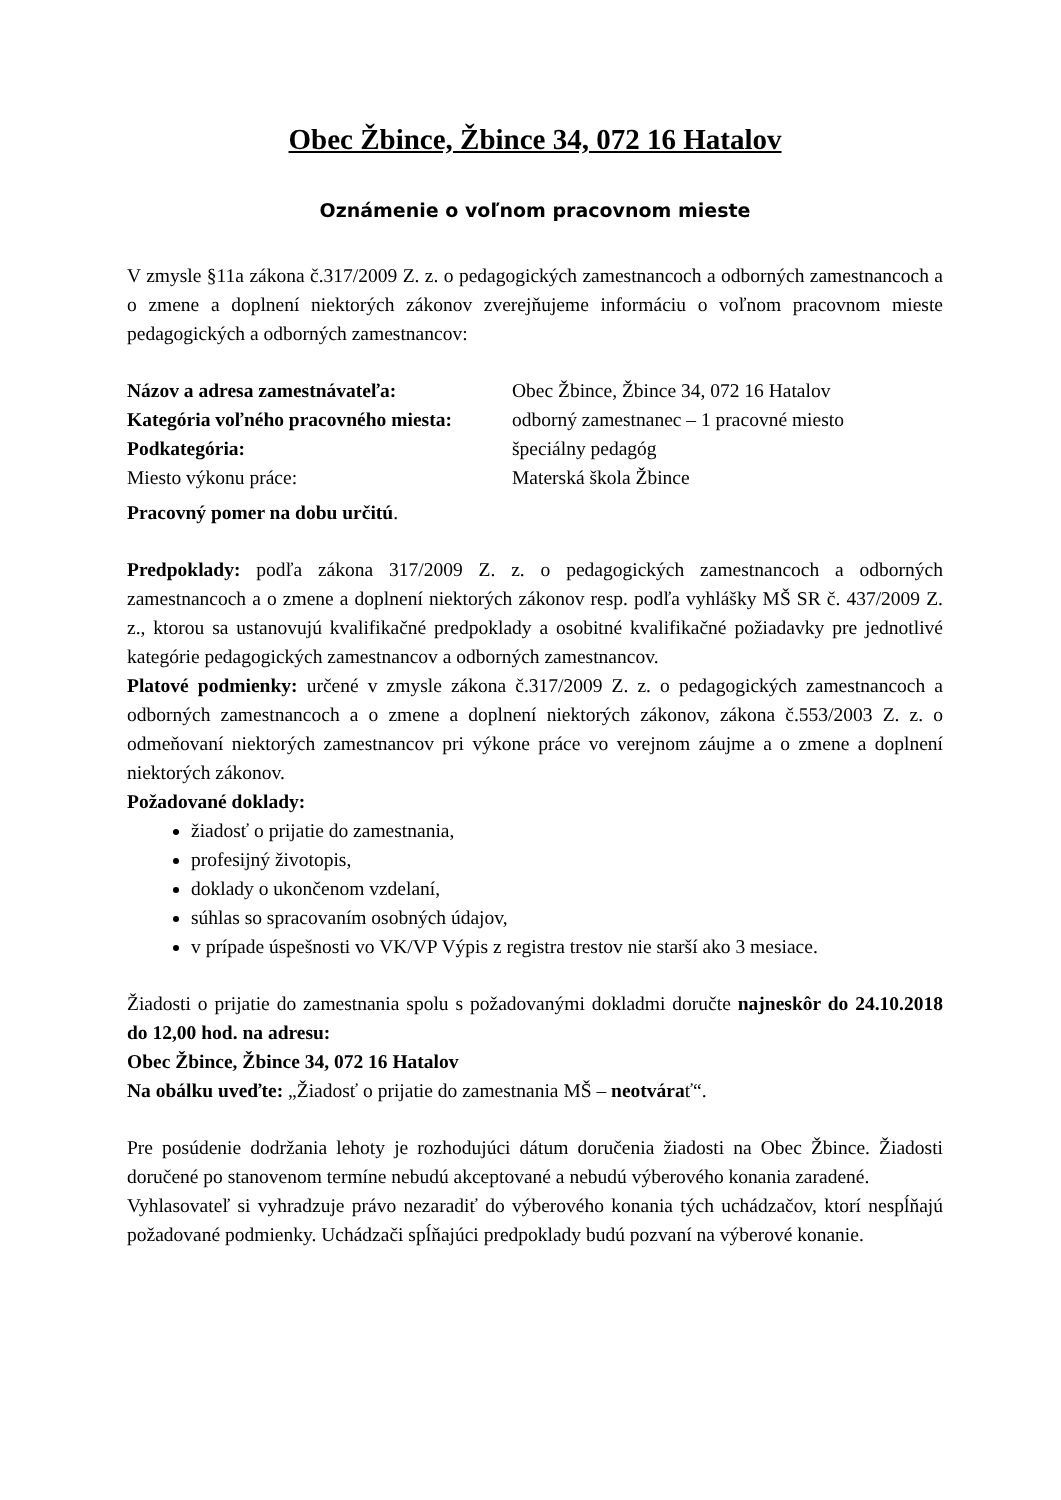Obec Žbince, Žbince 34, 072 16 Hatalov
Oznámenie o voľnom pracovnom mieste
V zmysle §11a zákona č.317/2009 Z. z. o pedagogických zamestnancoch a odborných zamestnancoch a o zmene a doplnení niektorých zákonov zverejňujeme informáciu o voľnom pracovnom mieste pedagogických a odborných zamestnancov:
Názov a adresa zamestnávateľa: Obec Žbince, Žbince 34, 072 16 Hatalov
Kategória voľného pracovného miesta: odborný zamestnanec – 1 pracovné miesto
Podkategória: špeciálny pedagóg
Miesto výkonu práce: Materská škola Žbince
Pracovný pomer na dobu určitú.
Predpoklady: podľa zákona 317/2009 Z. z. o pedagogických zamestnancoch a odborných zamestnancoch a o zmene a doplnení niektorých zákonov resp. podľa vyhlášky MŠ SR č. 437/2009 Z. z., ktorou sa ustanovujú kvalifikačné predpoklady a osobitné kvalifikačné požiadavky pre jednotlivé kategórie pedagogických zamestnancov a odborných zamestnancov.
Platové podmienky: určené v zmysle zákona č.317/2009 Z. z. o pedagogických zamestnancoch a odborných zamestnancoch a o zmene a doplnení niektorých zákonov, zákona č.553/2003 Z. z. o odmeňovaní niektorých zamestnancov pri výkone práce vo verejnom záujme a o zmene a doplnení niektorých zákonov.
Požadované doklady:
žiadosť o prijatie do zamestnania,
profesijný životopis,
doklady o ukončenom vzdelaní,
súhlas so spracovaním osobných údajov,
v prípade úspešnosti vo VK/VP Výpis z registra trestov nie starší ako 3 mesiace.
Žiadosti o prijatie do zamestnania spolu s požadovanými dokladmi doručte najneskôr do 24.10.2018 do 12,00 hod. na adresu:
Obec Žbince, Žbince 34, 072 16 Hatalov
Na obálku uveďte: „Žiadosť o prijatie do zamestnania MŠ – neotvárať“.
Pre posúdenie dodržania lehoty je rozhodujúci dátum doručenia žiadosti na Obec Žbince. Žiadosti doručené po stanovenom termíne nebudú akceptované a nebudú výberového konania zaradené.
Vyhlasovateľ si vyhradzuje právo nezaradiť do výberového konania tých uchádzačov, ktorí nespĺňajú požadované podmienky. Uchádzači spĺňajúci predpoklady budú pozvaní na výberové konanie.